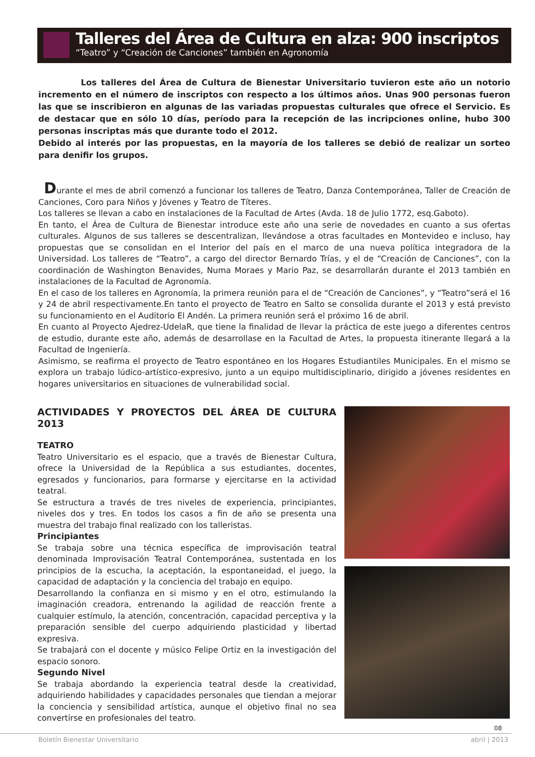Talleres del Área de Cultura en alza: 900 inscriptos
“Teatro” y “Creación de Canciones” también en Agronomía
Los talleres del Área de Cultura de Bienestar Universitario tuvieron este año un notorio incremento en el número de inscriptos con respecto a los últimos años. Unas 900 personas fueron las que se inscribieron en algunas de las variadas propuestas culturales que ofrece el Servicio. Es de destacar que en sólo 10 días, período para la recepción de las incripciones online, hubo 300 personas inscriptas más que durante todo el 2012.
Debido al interés por las propuestas, en la mayoría de los talleres se debió de realizar un sorteo para denifir los grupos.
Durante el mes de abril comenzó a funcionar los talleres de Teatro, Danza Contemporánea, Taller de Creación de Canciones, Coro para Niños y Jóvenes y Teatro de Títeres.
Los talleres se llevan a cabo en instalaciones de la Facultad de Artes (Avda. 18 de Julio 1772, esq.Gaboto).
En tanto, el Área de Cultura de Bienestar introduce este año una serie de novedades en cuanto a sus ofertas culturales. Algunos de sus talleres se descentralizan, llevándose a otras facultades en Montevideo e incluso, hay propuestas que se consolidan en el Interior del país en el marco de una nueva política integradora de la Universidad. Los talleres de “Teatro”, a cargo del director Bernardo Trías, y el de “Creación de Canciones”, con la coordinación de Washington Benavides, Numa Moraes y Mario Paz, se desarrollarán durante el 2013 también en instalaciones de la Facultad de Agronomía.
En el caso de los talleres en Agronomía, la primera reunión para el de “Creación de Canciones”, y “Teatro”será el 16 y 24 de abril respectivamente.En tanto el proyecto de Teatro en Salto se consolida durante el 2013 y está previsto su funcionamiento en el Auditorio El Andén. La primera reunión será el próximo 16 de abril.
En cuanto al Proyecto Ajedrez-UdelaR, que tiene la finalidad de llevar la práctica de este juego a diferentes centros de estudio, durante este año, además de desarrollase en la Facultad de Artes, la propuesta itinerante llegará a la Facultad de Ingeniería.
Asimismo, se reafirma el proyecto de Teatro espontáneo en los Hogares Estudiantiles Municipales. En el mismo se explora un trabajo lúdico-artístico-expresivo, junto a un equipo multidisciplinario, dirigido a jóvenes residentes en hogares universitarios en situaciones de vulnerabilidad social.
ACTIVIDADES Y PROYECTOS DEL ÁREA DE CULTURA 2013
TEATRO
Teatro Universitario es el espacio, que a través de Bienestar Cultura, ofrece la Universidad de la República a sus estudiantes, docentes, egresados y funcionarios, para formarse y ejercitarse en la actividad teatral.
Se estructura a través de tres niveles de experiencia, principiantes, niveles dos y tres. En todos los casos a fin de año se presenta una muestra del trabajo final realizado con los talleristas.
Principiantes
Se trabaja sobre una técnica específica de improvisación teatral denominada Improvisación Teatral Contemporánea, sustentada en los principios de la escucha, la aceptación, la espontaneidad, el juego, la capacidad de adaptación y la conciencia del trabajo en equipo.
Desarrollando la confianza en si mismo y en el otro, estimulando la imaginación creadora, entrenando la agilidad de reacción frente a cualquier estímulo, la atención, concentración, capacidad perceptiva y la preparación sensible del cuerpo adquiriendo plasticidad y libertad expresiva.
Se trabajará con el docente y músico Felipe Ortiz en la investigación del espacio sonoro.
Segundo Nivel
Se trabaja abordando la experiencia teatral desde la creatividad, adquiriendo habilidades y capacidades personales que tiendan a mejorar la conciencia y sensibilidad artística, aunque el objetivo final no sea convertirse en profesionales del teatro.
08
Boletín Bienestar Universitario abril | 2013